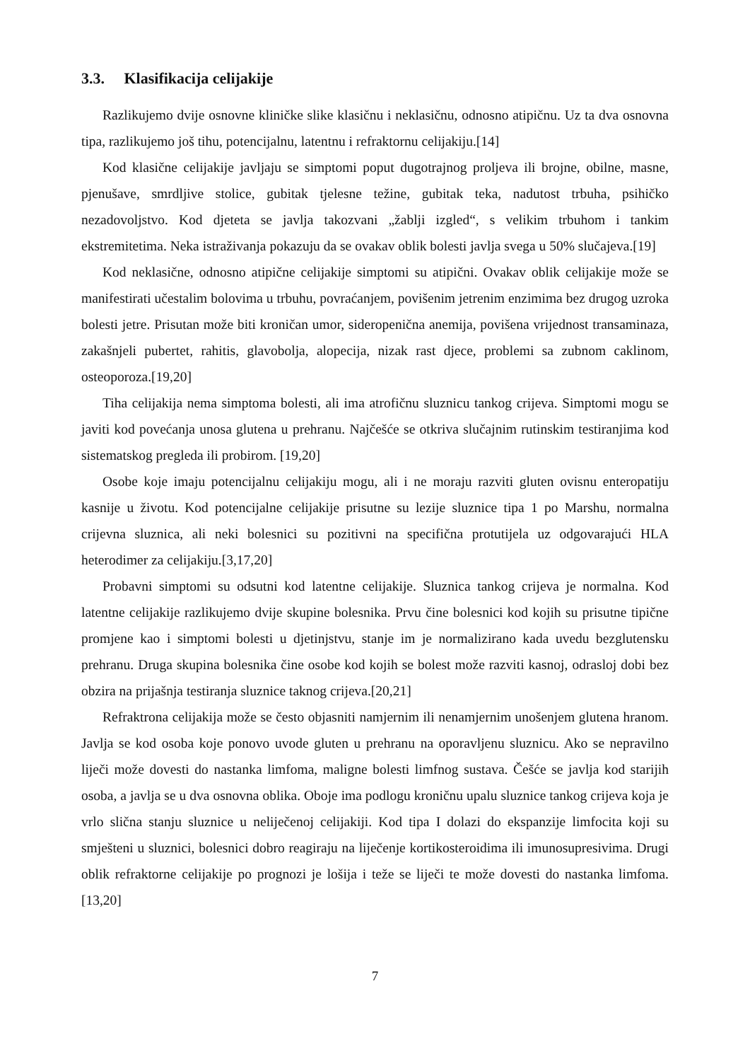3.3. Klasifikacija celijakije
Razlikujemo dvije osnovne kliničke slike klasičnu i neklasičnu, odnosno atipičnu. Uz ta dva osnovna tipa, razlikujemo još tihu, potencijalnu, latentnu i refraktornu celijakiju.[14]
Kod klasične celijakije javljaju se simptomi poput dugotrajnog proljeva ili brojne, obilne, masne, pjenušave, smrdljive stolice, gubitak tjelesne težine, gubitak teka, nadutost trbuha, psihičko nezadovoljstvo. Kod djeteta se javlja takozvani „žablji izgled“, s velikim trbuhom i tankim ekstremitetima. Neka istraživanja pokazuju da se ovakav oblik bolesti javlja svega u 50% slučajeva.[19]
Kod neklasične, odnosno atipične celijakije simptomi su atipični. Ovakav oblik celijakije može se manifestirati učestalim bolovima u trbuhu, povraćanjem, povišenim jetrenim enzimima bez drugog uzroka bolesti jetre. Prisutan može biti kroničan umor, sideropenična anemija, povišena vrijednost transaminaza, zakašnjeli pubertet, rahitis, glavobolja, alopecija, nizak rast djece, problemi sa zubnom caklinom, osteoporoza.[19,20]
Tiha celijakija nema simptoma bolesti, ali ima atrofičnu sluznicu tankog crijeva. Simptomi mogu se javiti kod povećanja unosa glutena u prehranu. Najčešće se otkriva slučajnim rutinskim testiranjima kod sistematskog pregleda ili probirom. [19,20]
Osobe koje imaju potencijalnu celijakiju mogu, ali i ne moraju razviti gluten ovisnu enteropatiju kasnije u životu. Kod potencijalne celijakije prisutne su lezije sluznice tipa 1 po Marshu, normalna crijevna sluznica, ali neki bolesnici su pozitivni na specifična protutijela uz odgovarajući HLA heterodimer za celijakiju.[3,17,20]
Probavni simptomi su odsutni kod latentne celijakije. Sluznica tankog crijeva je normalna. Kod latentne celijakije razlikujemo dvije skupine bolesnika. Prvu čine bolesnici kod kojih su prisutne tipične promjene kao i simptomi bolesti u djetinjstvu, stanje im je normalizirano kada uvedu bezglutensku prehranu. Druga skupina bolesnika čine osobe kod kojih se bolest može razviti kasnoj, odrasloj dobi bez obzira na prijašnja testiranja sluznice taknog crijeva.[20,21]
Refraktrona celijakija može se često objasniti namjernim ili nenamjernim unošenjem glutena hranom. Javlja se kod osoba koje ponovo uvode gluten u prehranu na oporavljenu sluznicu. Ako se nepravilno liječi može dovesti do nastanka limfoma, maligne bolesti limfnog sustava. Češće se javlja kod starijih osoba, a javlja se u dva osnovna oblika. Oboje ima podlogu kroničnu upalu sluznice tankog crijeva koja je vrlo slična stanju sluznice u neliječenoj celijakiji. Kod tipa I dolazi do ekspanzije limfocita koji su smješteni u sluznici, bolesnici dobro reagiraju na liječenje kortikosteroidima ili imunosupresivima. Drugi oblik refraktorne celijakije po prognozi je lošija i teže se liječi te može dovesti do nastanka limfoma.[13,20]
7